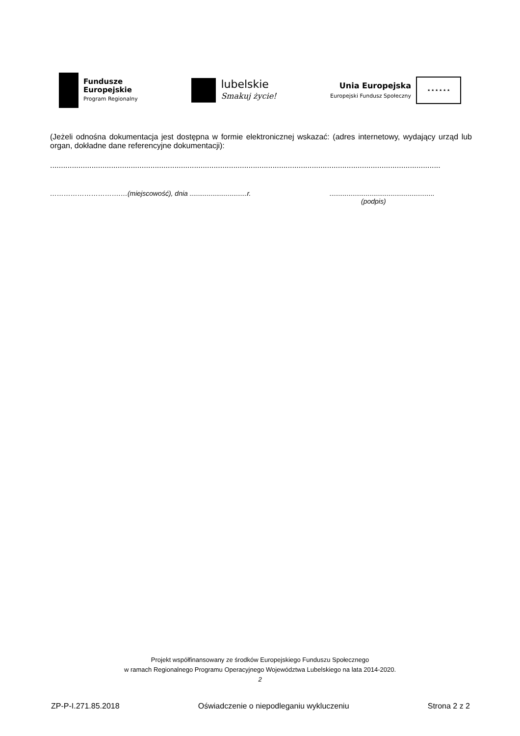Fundusze
Europejskie
Program Regionalny
lubelskie
Smakuj życie!
Unia Europejska
Europejski Fundusz Społeczny
★ ★ ★ ★ ★ ★
(Jeżeli odnośna dokumentacja jest dostępna w formie elektronicznej wskazać: (adres internetowy, wydający urząd lub organ, dokładne dane referencyjne dokumentacji):
...................................................................................................................................................................................
………………………….…(miejscowość), dnia ..............................r. .......................................................
(podpis)
Projekt współfinansowany ze środków Europejskiego Funduszu Społecznego
w ramach Regionalnego Programu Operacyjnego Województwa Lubelskiego na lata 2014-2020.
2
ZP-P-I.271.85.2018 Oświadczenie o niepodleganiu wykluczeniu Strona 2 z 2